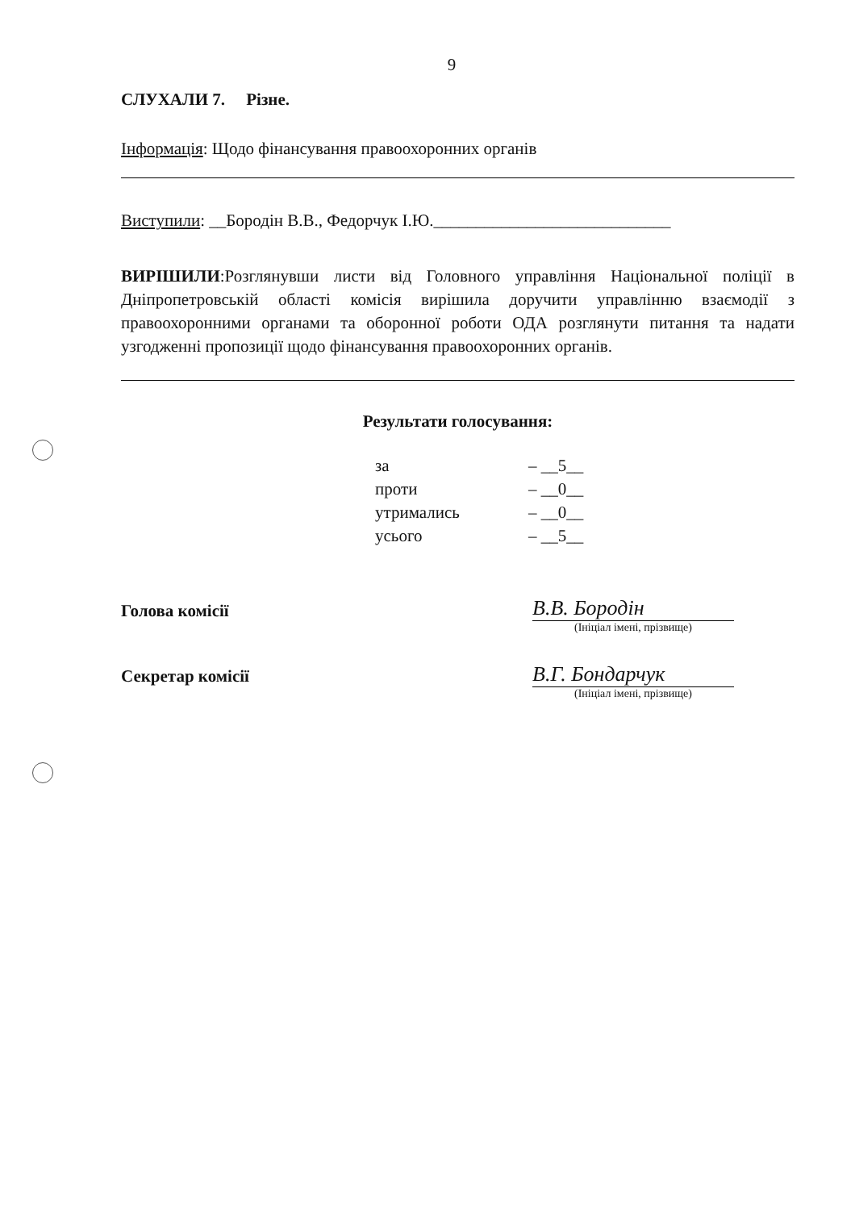9
СЛУХАЛИ 7. Різне.
Інформація: Щодо фінансування правоохоронних органів
Виступили: __Бородін В.В., Федорчук І.Ю.____________________________
ВИРІШИЛИ:Розглянувши листи від Головного управління Національної поліції в Дніпропетровській області комісія вирішила доручити управлінню взаємодії з правоохоронними органами та оборонної роботи ОДА розглянути питання та надати узгодженні пропозиції щодо фінансування правоохоронних органів.
Результати голосування:
| за | – __5__ |
| проти | – __0__ |
| утримались | – __0__ |
| усього | – __5__ |
| Голова комісії | | В.В. Бородін |
| | | (Ініціал імені, прізвище) |
| Секретар комісії | | В.Г. Бондарчук |
| | | (Ініціал імені, прізвище) |